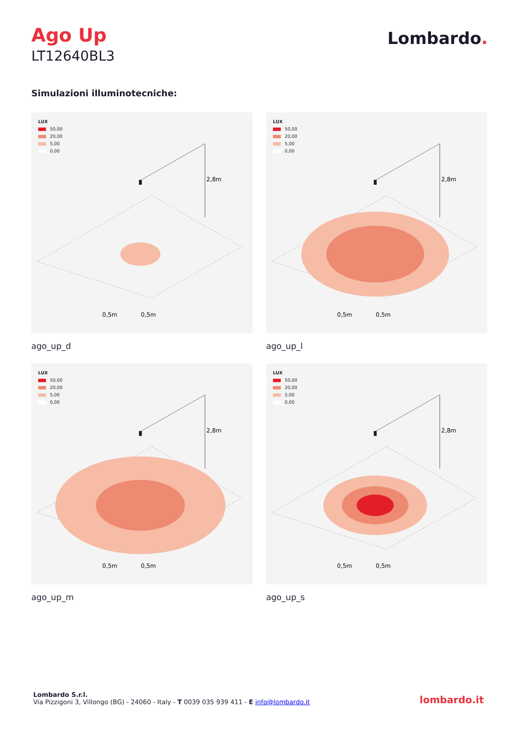Ago Up
LT12640BL3
Lombardo.
Simulazioni illuminotecniche:
LUX
50,00
20,00
5,00
0,00
2,8m
0,5m
0,5m
ago_up_d
LUX
50,00
20,00
5,00
0,00
2,8m
0,5m
0,5m
ago_up_l
LUX
50,00
20,00
5,00
0,00
2,8m
0,5m
0,5m
ago_up_m
LUX
50,00
20,00
5,00
0,00
2,8m
0,5m
0,5m
ago_up_s
Lombardo S.r.l.
Via Pizzigoni 3, Villongo (BG) - 24060 - Italy - T 0039 035 939 411 - E info@lombardo.it
lombardo.it